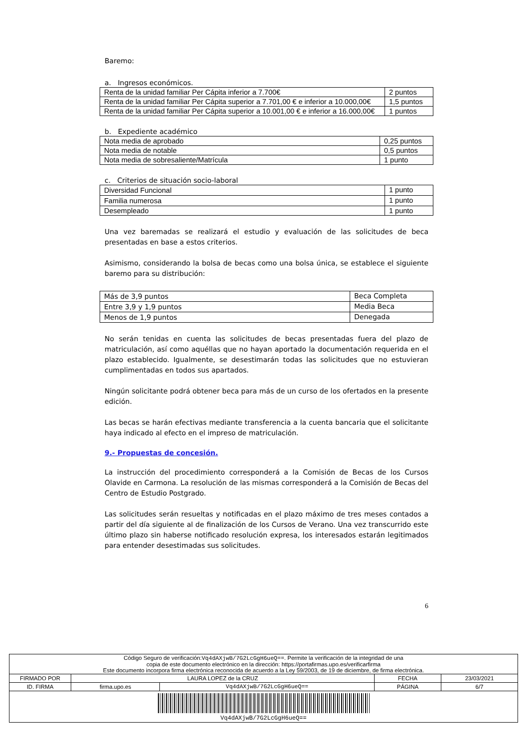Baremo:
a. Ingresos económicos.
| Renta de la unidad familiar Per Cápita inferior a 7.700€ | 2 puntos |
| Renta de la unidad familiar Per Cápita superior a 7.701,00 € e inferior a 10.000,00€ | 1,5 puntos |
| Renta de la unidad familiar Per Cápita superior a 10.001,00 € e inferior a 16.000,00€ | 1 puntos |
b. Expediente académico
| Nota media de aprobado | 0,25 puntos |
| Nota media de notable | 0,5 puntos |
| Nota media de sobresaliente/Matrícula | 1 punto |
c. Criterios de situación socio-laboral
| Diversidad Funcional | 1 punto |
| Familia numerosa | 1 punto |
| Desempleado | 1 punto |
Una vez baremadas se realizará el estudio y evaluación de las solicitudes de beca presentadas en base a estos criterios.
Asimismo, considerando la bolsa de becas como una bolsa única, se establece el siguiente baremo para su distribución:
| Más de 3,9 puntos | Beca Completa |
| Entre 3,9 y 1,9 puntos | Media Beca |
| Menos de 1,9 puntos | Denegada |
No serán tenidas en cuenta las solicitudes de becas presentadas fuera del plazo de matriculación, así como aquéllas que no hayan aportado la documentación requerida en el plazo establecido. Igualmente, se desestimarán todas las solicitudes que no estuvieran cumplimentadas en todos sus apartados.
Ningún solicitante podrá obtener beca para más de un curso de los ofertados en la presente edición.
Las becas se harán efectivas mediante transferencia a la cuenta bancaria que el solicitante haya indicado al efecto en el impreso de matriculación.
9.- Propuestas de concesión.
La instrucción del procedimiento corresponderá a la Comisión de Becas de los Cursos Olavide en Carmona. La resolución de las mismas corresponderá a la Comisión de Becas del Centro de Estudio Postgrado.
Las solicitudes serán resueltas y notificadas en el plazo máximo de tres meses contados a partir del día siguiente al de finalización de los Cursos de Verano. Una vez transcurrido este último plazo sin haberse notificado resolución expresa, los interesados estarán legitimados para entender desestimadas sus solicitudes.
6
| Código Seguro de verificación: Vq4dAXjwB/7G2LcGgH6ueQ== . Permite la verificación de la integridad de una copia de este documento electrónico en la dirección: https://portafirmas.upo.es/verificarfirma Este documento incorpora firma electrónica reconocida de acuerdo a la Ley 59/2003, de 19 de diciembre, de firma electrónica. | | | | |
| FIRMADO POR | LAURA LOPEZ de la CRUZ | | FECHA | 23/03/2021 |
| ID. FIRMA | firma.upo.es | Vq4dAXjwB/7G2LcGgH6ueQ== | PÁGINA | 6/7 |
| Vq4dAXjwB/7G2LcGgH6ueQ== | | | | |